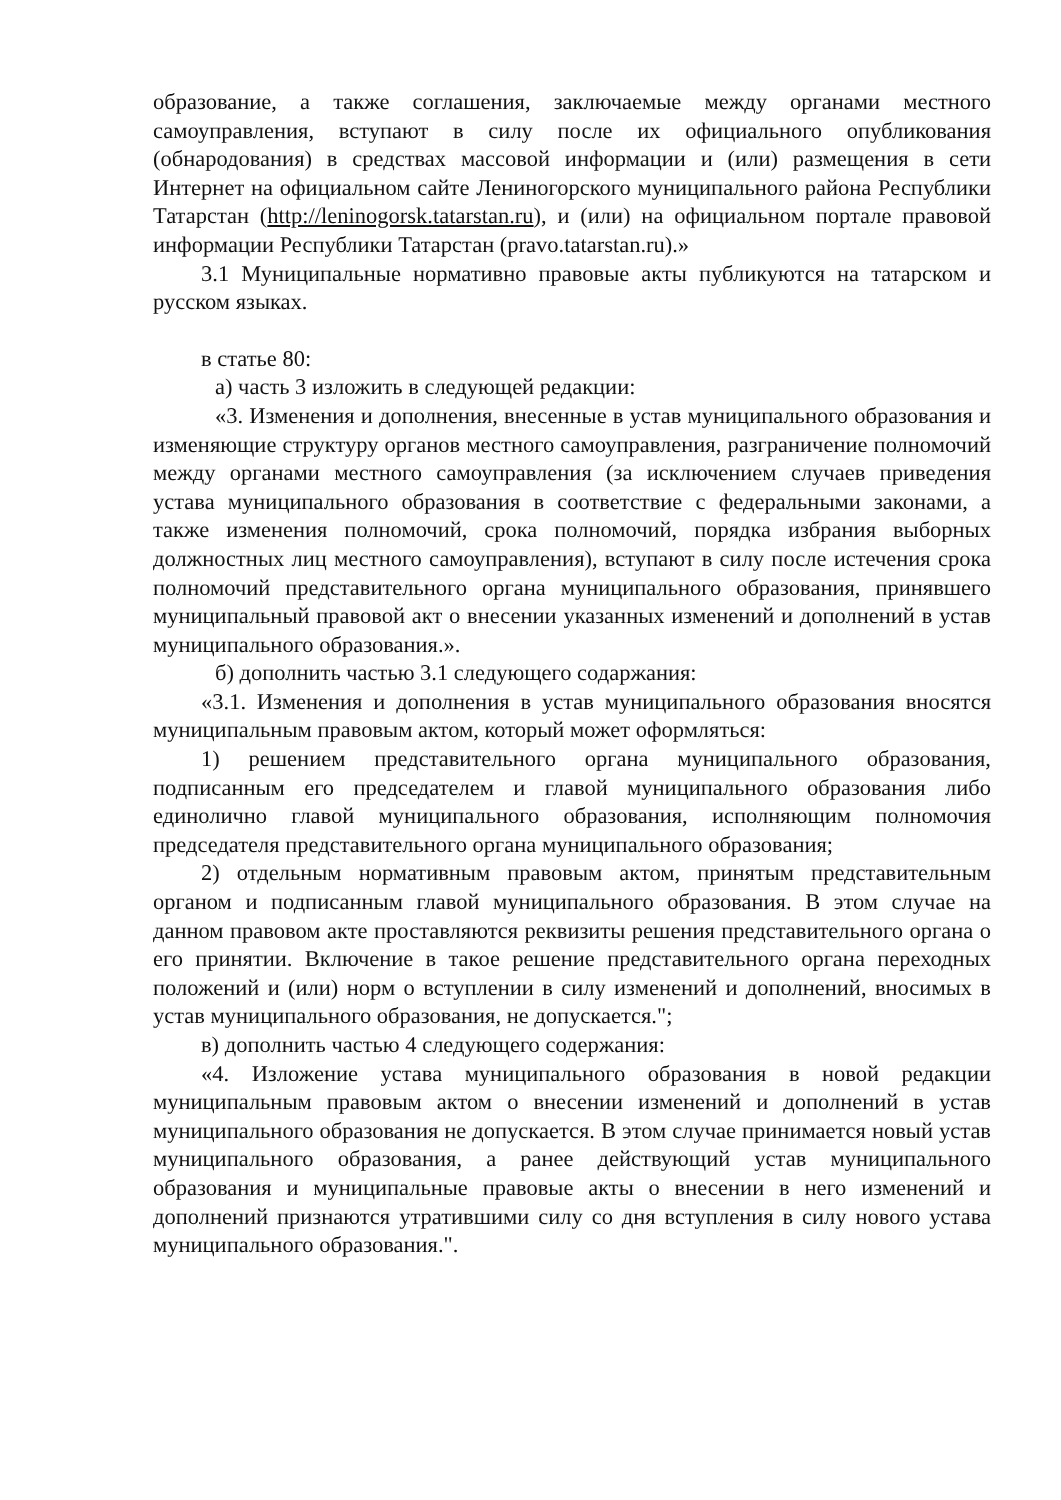образование, а также соглашения, заключаемые между органами местного самоуправления, вступают в силу после их официального опубликования (обнародования) в средствах массовой информации и (или) размещения в сети Интернет на официальном сайте Лениногорского муниципального района Республики Татарстан (http://leninogorsk.tatarstan.ru), и (или) на официальном портале правовой информации Республики Татарстан (pravo.tatarstan.ru).»
3.1 Муниципальные нормативно правовые акты публикуются на татарском и русском языках.
в статье 80:
а) часть 3 изложить в следующей редакции:
«3. Изменения и дополнения, внесенные в устав муниципального образования и изменяющие структуру органов местного самоуправления, разграничение полномочий между органами местного самоуправления (за исключением случаев приведения устава муниципального образования в соответствие с федеральными законами, а также изменения полномочий, срока полномочий, порядка избрания выборных должностных лиц местного самоуправления), вступают в силу после истечения срока полномочий представительного органа муниципального образования, принявшего муниципальный правовой акт о внесении указанных изменений и дополнений в устав муниципального образования.».
б) дополнить частью 3.1 следующего содаржания:
«3.1. Изменения и дополнения в устав муниципального образования вносятся муниципальным правовым актом, который может оформляться:
1) решением представительного органа муниципального образования, подписанным его председателем и главой муниципального образования либо единолично главой муниципального образования, исполняющим полномочия председателя представительного органа муниципального образования;
2) отдельным нормативным правовым актом, принятым представительным органом и подписанным главой муниципального образования. В этом случае на данном правовом акте проставляются реквизиты решения представительного органа о его принятии. Включение в такое решение представительного органа переходных положений и (или) норм о вступлении в силу изменений и дополнений, вносимых в устав муниципального образования, не допускается.";
в) дополнить частью 4 следующего содержания:
«4. Изложение устава муниципального образования в новой редакции муниципальным правовым актом о внесении изменений и дополнений в устав муниципального образования не допускается. В этом случае принимается новый устав муниципального образования, а ранее действующий устав муниципального образования и муниципальные правовые акты о внесении в него изменений и дополнений признаются утратившими силу со дня вступления в силу нового устава муниципального образования.".